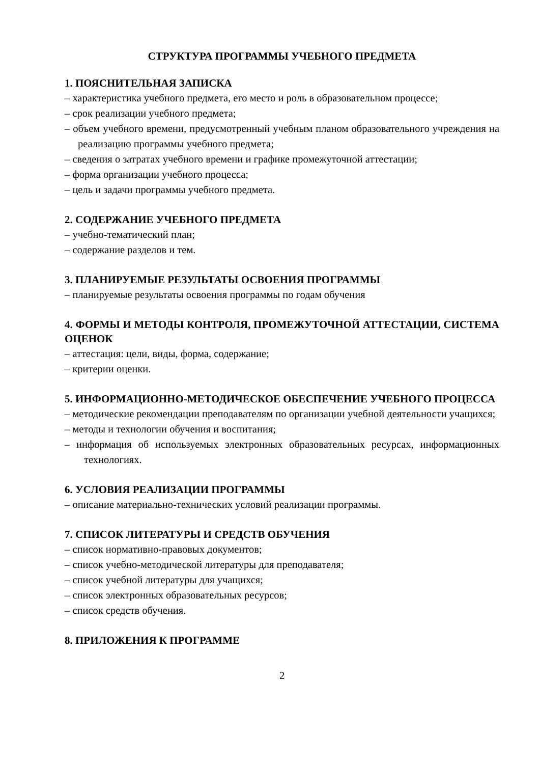СТРУКТУРА ПРОГРАММЫ УЧЕБНОГО ПРЕДМЕТА
1. ПОЯСНИТЕЛЬНАЯ ЗАПИСКА
– характеристика учебного предмета, его место и роль в образовательном процессе;
– срок реализации учебного предмета;
– объем учебного времени, предусмотренный учебным планом образовательного учреждения на реализацию программы учебного предмета;
– сведения о затратах учебного времени и графике промежуточной аттестации;
– форма организации учебного процесса;
– цель и задачи программы учебного предмета.
2. СОДЕРЖАНИЕ УЧЕБНОГО ПРЕДМЕТА
– учебно-тематический план;
– содержание разделов и тем.
3. ПЛАНИРУЕМЫЕ РЕЗУЛЬТАТЫ ОСВОЕНИЯ ПРОГРАММЫ
– планируемые результаты освоения программы по годам обучения
4. ФОРМЫ И МЕТОДЫ КОНТРОЛЯ, ПРОМЕЖУТОЧНОЙ АТТЕСТАЦИИ, СИСТЕМА ОЦЕНОК
– аттестация: цели, виды, форма, содержание;
– критерии оценки.
5. ИНФОРМАЦИОННО-МЕТОДИЧЕСКОЕ ОБЕСПЕЧЕНИЕ УЧЕБНОГО ПРОЦЕССА
– методические рекомендации преподавателям по организации учебной деятельности учащихся;
– методы и технологии обучения и воспитания;
– информация об используемых электронных образовательных ресурсах, информационных технологиях.
6. УСЛОВИЯ РЕАЛИЗАЦИИ ПРОГРАММЫ
– описание материально-технических условий реализации программы.
7. СПИСОК ЛИТЕРАТУРЫ И СРЕДСТВ ОБУЧЕНИЯ
– список нормативно-правовых документов;
– список учебно-методической литературы для преподавателя;
– список учебной литературы для учащихся;
– список электронных образовательных ресурсов;
– список средств обучения.
8. ПРИЛОЖЕНИЯ К ПРОГРАММЕ
2